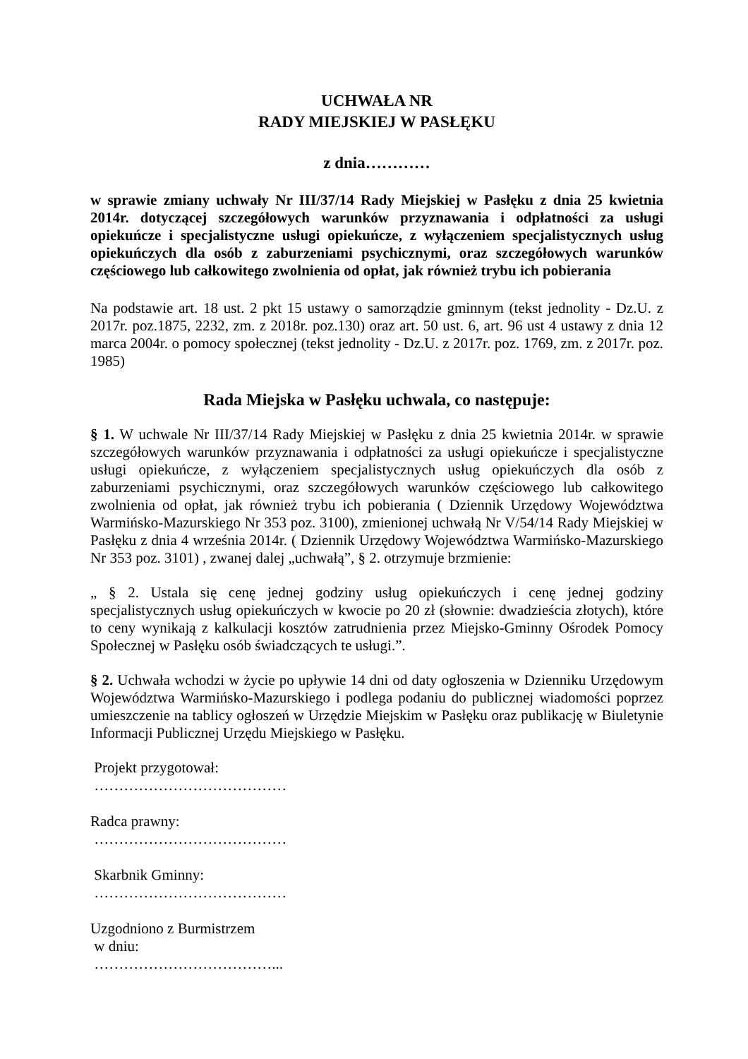UCHWAŁA NR
RADY MIEJSKIEJ W PASŁĘKU
z dnia…………
w sprawie zmiany uchwały Nr III/37/14 Rady Miejskiej w Pasłęku z dnia 25 kwietnia 2014r. dotyczącej szczegółowych warunków przyznawania i odpłatności za usługi opiekuńcze i specjalistyczne usługi opiekuńcze, z wyłączeniem specjalistycznych usług opiekuńczych dla osób z zaburzeniami psychicznymi, oraz szczegółowych warunków częściowego lub całkowitego zwolnienia od opłat, jak również trybu ich pobierania
Na podstawie art. 18 ust. 2 pkt 15 ustawy o samorządzie gminnym (tekst jednolity - Dz.U. z 2017r. poz.1875, 2232, zm. z 2018r. poz.130) oraz art. 50 ust. 6, art. 96 ust 4 ustawy z dnia 12 marca 2004r. o pomocy społecznej (tekst jednolity - Dz.U. z 2017r. poz. 1769, zm. z 2017r. poz. 1985)
Rada Miejska w Pasłęku uchwala, co następuje:
§ 1. W uchwale Nr III/37/14 Rady Miejskiej w Pasłęku z dnia 25 kwietnia 2014r. w sprawie szczegółowych warunków przyznawania i odpłatności za usługi opiekuńcze i specjalistyczne usługi opiekuńcze, z wyłączeniem specjalistycznych usług opiekuńczych dla osób z zaburzeniami psychicznymi, oraz szczegółowych warunków częściowego lub całkowitego zwolnienia od opłat, jak również trybu ich pobierania ( Dziennik Urzędowy Województwa Warmińsko-Mazurskiego Nr 353 poz. 3100), zmienionej uchwałą Nr V/54/14 Rady Miejskiej w Pasłęku z dnia 4 września 2014r. ( Dziennik Urzędowy Województwa Warmińsko-Mazurskiego Nr 353 poz. 3101) , zwanej dalej „uchwałą”, § 2. otrzymuje brzmienie:
„ § 2. Ustala się cenę jednej godziny usług opiekuńczych i cenę jednej godziny specjalistycznych usług opiekuńczych w kwocie po 20 zł (słownie: dwadzieścia złotych), które to ceny wynikają z kalkulacji kosztów zatrudnienia przez Miejsko-Gminny Ośrodek Pomocy Społecznej w Pasłęku osób świadczących te usługi.”.
§ 2. Uchwała wchodzi w życie po upływie 14 dni od daty ogłoszenia w Dzienniku Urzędowym Województwa Warmińsko-Mazurskiego i podlega podaniu do publicznej wiadomości poprzez umieszczenie na tablicy ogłoszeń w Urzędzie Miejskim w Pasłęku oraz publikację w Biuletynie Informacji Publicznej Urzędu Miejskiego w Pasłęku.
Projekt przygotował:
…………………………………
Radca prawny:
…………………………………
Skarbnik Gminny:
…………………………………
Uzgodniono z Burmistrzem
w dniu:
………………………………...